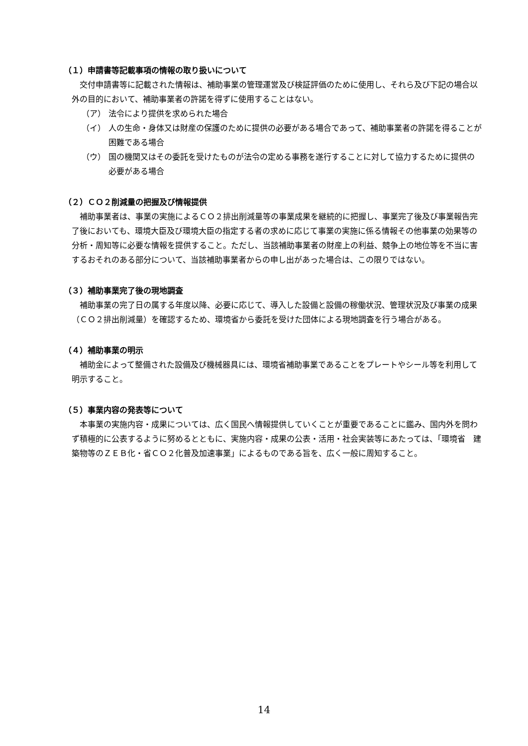（１）申請書等記載事項の情報の取り扱いについて
交付申請書等に記載された情報は、補助事業の管理運営及び検証評価のために使用し、それら及び下記の場合以外の目的において、補助事業者の許諾を得ずに使用することはない。
（ア） 法令により提供を求められた場合
（イ） 人の生命・身体又は財産の保護のために提供の必要がある場合であって、補助事業者の許諾を得ることが困難である場合
（ウ） 国の機関又はその委託を受けたものが法令の定める事務を遂行することに対して協力するために提供の必要がある場合
（２）ＣＯ２削減量の把握及び情報提供
補助事業者は、事業の実施によるＣＯ２排出削減量等の事業成果を継続的に把握し、事業完了後及び事業報告完了後においても、環境大臣及び環境大臣の指定する者の求めに応じて事業の実施に係る情報その他事業の効果等の分析・周知等に必要な情報を提供すること。ただし、当該補助事業者の財産上の利益、競争上の地位等を不当に害するおそれのある部分について、当該補助事業者からの申し出があった場合は、この限りではない。
（３）補助事業完了後の現地調査
補助事業の完了日の属する年度以降、必要に応じて、導入した設備と設備の稼働状況、管理状況及び事業の成果（ＣＯ２排出削減量）を確認するため、環境省から委託を受けた団体による現地調査を行う場合がある。
（４）補助事業の明示
補助金によって整備された設備及び機械器具には、環境省補助事業であることをプレートやシール等を利用して明示すること。
（５）事業内容の発表等について
本事業の実施内容・成果については、広く国民へ情報提供していくことが重要であることに鑑み、国内外を問わず積極的に公表するように努めるとともに、実施内容・成果の公表・活用・社会実装等にあたっては、「環境省　建築物等のＺＥＢ化・省ＣＯ２化普及加速事業」によるものである旨を、広く一般に周知すること。
14